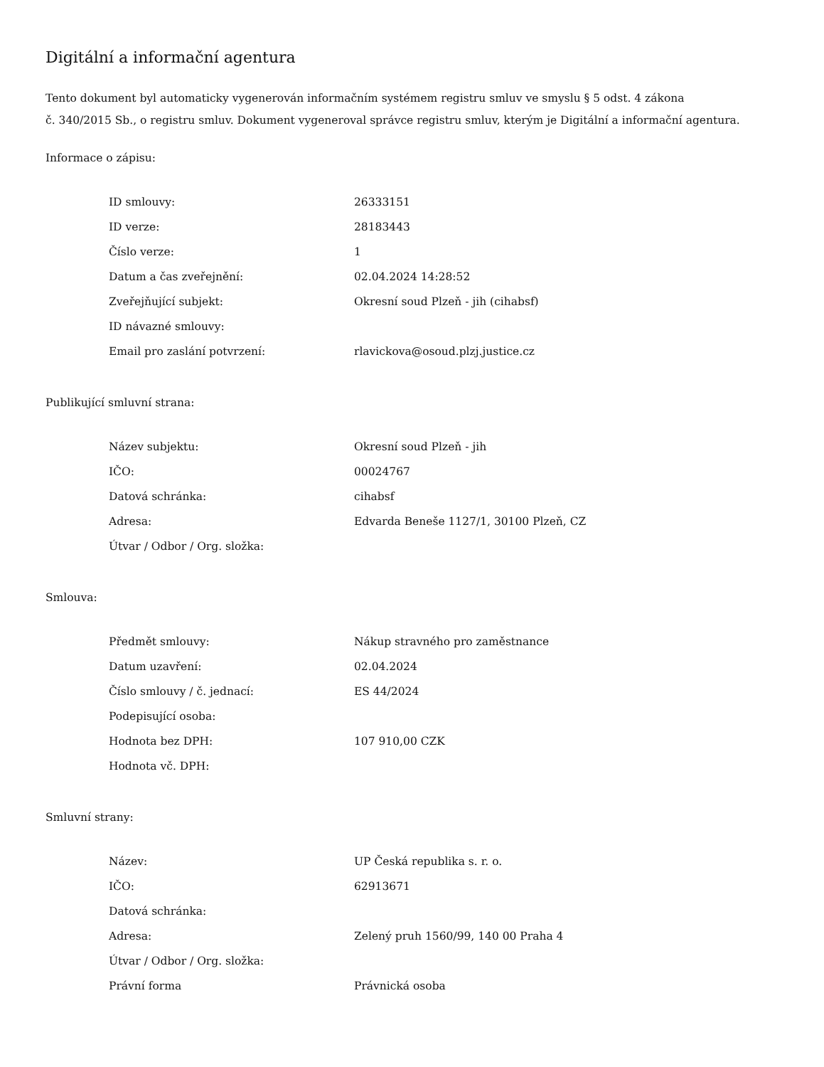Digitální a informační agentura
Tento dokument byl automaticky vygenerován informačním systémem registru smluv ve smyslu § 5 odst. 4 zákona
č. 340/2015 Sb., o registru smluv. Dokument vygeneroval správce registru smluv, kterým je Digitální a informační agentura.
Informace o zápisu:
| ID smlouvy: | 26333151 |
| ID verze: | 28183443 |
| Číslo verze: | 1 |
| Datum a čas zveřejnění: | 02.04.2024 14:28:52 |
| Zveřejňující subjekt: | Okresní soud Plzeň - jih (cihabsf) |
| ID návazné smlouvy: | |
| Email pro zaslání potvrzení: | rlavickova@osoud.plzj.justice.cz |
Publikující smluvní strana:
| Název subjektu: | Okresní soud Plzeň - jih |
| IČO: | 00024767 |
| Datová schránka: | cihabsf |
| Adresa: | Edvarda Beneše 1127/1, 30100 Plzeň, CZ |
| Útvar / Odbor / Org. složka: | |
Smlouva:
| Předmět smlouvy: | Nákup stravného pro zaměstnance |
| Datum uzavření: | 02.04.2024 |
| Číslo smlouvy / č. jednací: | ES 44/2024 |
| Podepisující osoba: | |
| Hodnota bez DPH: | 107 910,00 CZK |
| Hodnota vč. DPH: | |
Smluvní strany:
| Název: | UP Česká republika s. r. o. |
| IČO: | 62913671 |
| Datová schránka: | |
| Adresa: | Zelený pruh 1560/99, 140 00 Praha 4 |
| Útvar / Odbor / Org. složka: | |
| Právní forma | Právnická osoba |